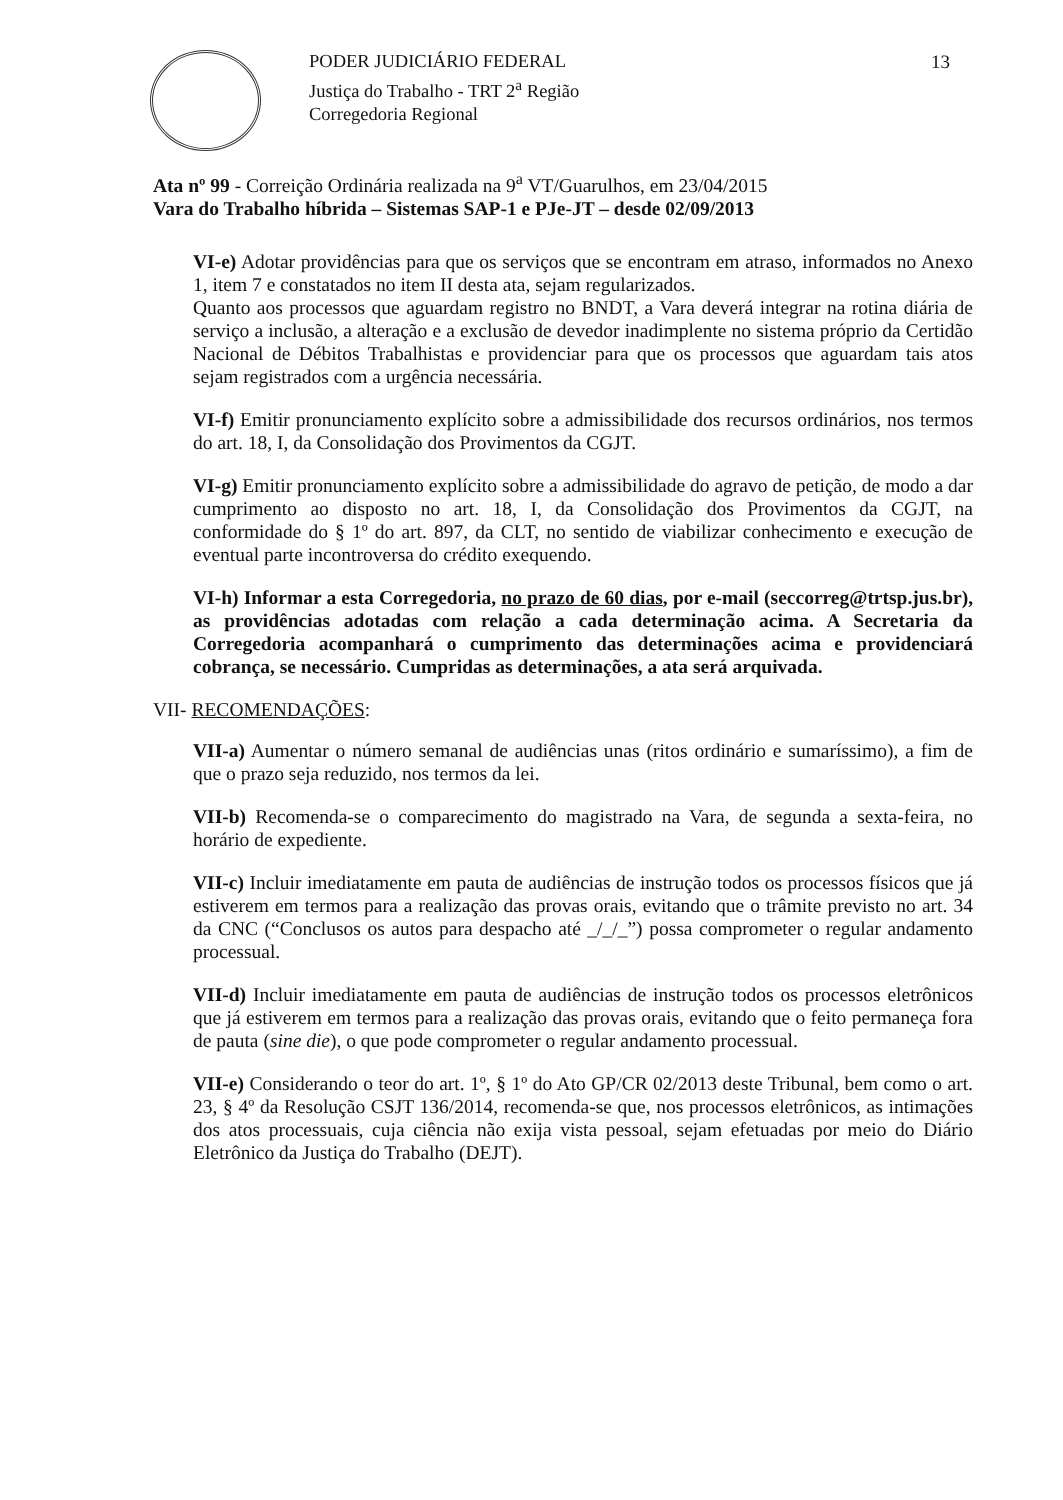PODER JUDICIÁRIO FEDERAL
Justiça do Trabalho - TRT 2<sup>a</sup> Região
Corregedoria Regional
13
Ata nº 99 - Correição Ordinária realizada na 9<sup>a</sup> VT/Guarulhos, em 23/04/2015
Vara do Trabalho híbrida – Sistemas SAP-1 e PJe-JT – desde 02/09/2013
VI-e) Adotar providências para que os serviços que se encontram em atraso, informados no Anexo 1, item 7 e constatados no item II desta ata, sejam regularizados.
Quanto aos processos que aguardam registro no BNDT, a Vara deverá integrar na rotina diária de serviço a inclusão, a alteração e a exclusão de devedor inadimplente no sistema próprio da Certidão Nacional de Débitos Trabalhistas e providenciar para que os processos que aguardam tais atos sejam registrados com a urgência necessária.
VI-f) Emitir pronunciamento explícito sobre a admissibilidade dos recursos ordinários, nos termos do art. 18, I, da Consolidação dos Provimentos da CGJT.
VI-g) Emitir pronunciamento explícito sobre a admissibilidade do agravo de petição, de modo a dar cumprimento ao disposto no art. 18, I, da Consolidação dos Provimentos da CGJT, na conformidade do § 1º do art. 897, da CLT, no sentido de viabilizar conhecimento e execução de eventual parte incontroversa do crédito exequendo.
VI-h) Informar a esta Corregedoria, no prazo de 60 dias, por e-mail (seccorreg@trtsp.jus.br), as providências adotadas com relação a cada determinação acima. A Secretaria da Corregedoria acompanhará o cumprimento das determinações acima e providenciará cobrança, se necessário. Cumpridas as determinações, a ata será arquivada.
VII- RECOMENDAÇÕES:
VII-a) Aumentar o número semanal de audiências unas (ritos ordinário e sumaríssimo), a fim de que o prazo seja reduzido, nos termos da lei.
VII-b) Recomenda-se o comparecimento do magistrado na Vara, de segunda a sexta-feira, no horário de expediente.
VII-c) Incluir imediatamente em pauta de audiências de instrução todos os processos físicos que já estiverem em termos para a realização das provas orais, evitando que o trâmite previsto no art. 34 da CNC (“Conclusos os autos para despacho até _/_/_”) possa comprometer o regular andamento processual.
VII-d) Incluir imediatamente em pauta de audiências de instrução todos os processos eletrônicos que já estiverem em termos para a realização das provas orais, evitando que o feito permaneça fora de pauta (sine die), o que pode comprometer o regular andamento processual.
VII-e) Considerando o teor do art. 1º, § 1º do Ato GP/CR 02/2013 deste Tribunal, bem como o art. 23, § 4º da Resolução CSJT 136/2014, recomenda-se que, nos processos eletrônicos, as intimações dos atos processuais, cuja ciência não exija vista pessoal, sejam efetuadas por meio do Diário Eletrônico da Justiça do Trabalho (DEJT).